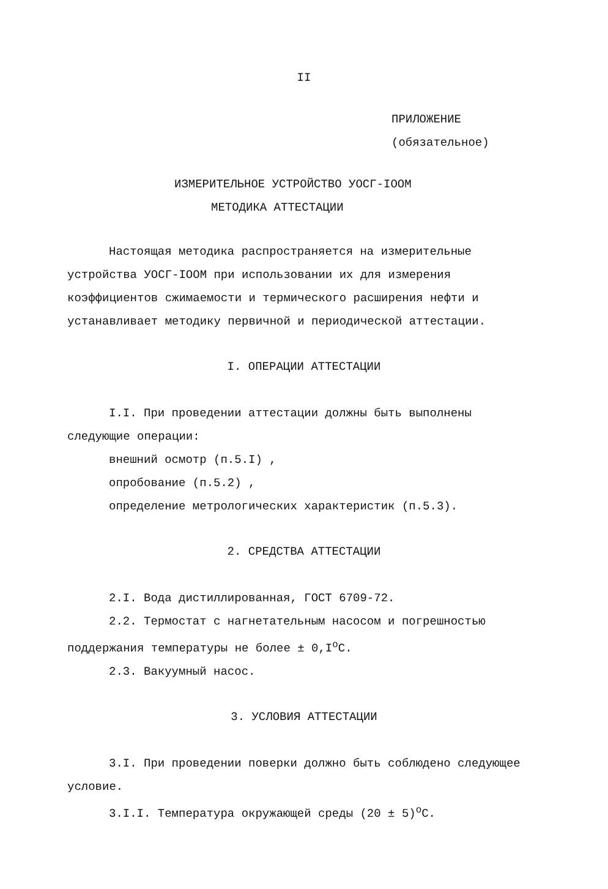II
ПРИЛОЖЕНИЕ
(обязательное)
ИЗМЕРИТЕЛЬНОЕ УСТРОЙСТВО УОСГ-IООМ
МЕТОДИКА АТТЕСТАЦИИ
Настоящая методика распространяется на измерительные устройства УОСГ-IООМ при использовании их для измерения коэффициентов сжимаемости и термического расширения нефти и устанавливает методику первичной и периодической аттестации.
I. ОПЕРАЦИИ АТТЕСТАЦИИ
I.I. При проведении аттестации должны быть выполнены следующие операции:
внешний осмотр (п.5.I) ,
опробование (п.5.2) ,
определение метрологических характеристик (п.5.3).
2. СРЕДСТВА АТТЕСТАЦИИ
2.I. Вода дистиллированная, ГОСТ 6709-72.
2.2. Термостат с нагнетательным насосом и погрешностью поддержания температуры не более ± 0,I<sup>о</sup>С.
2.3. Вакуумный насос.
3. УСЛОВИЯ АТТЕСТАЦИИ
3.I. При проведении поверки должно быть соблюдено следующее условие.
3.I.I. Температура окружающей среды (20 ± 5)<sup>о</sup>С.